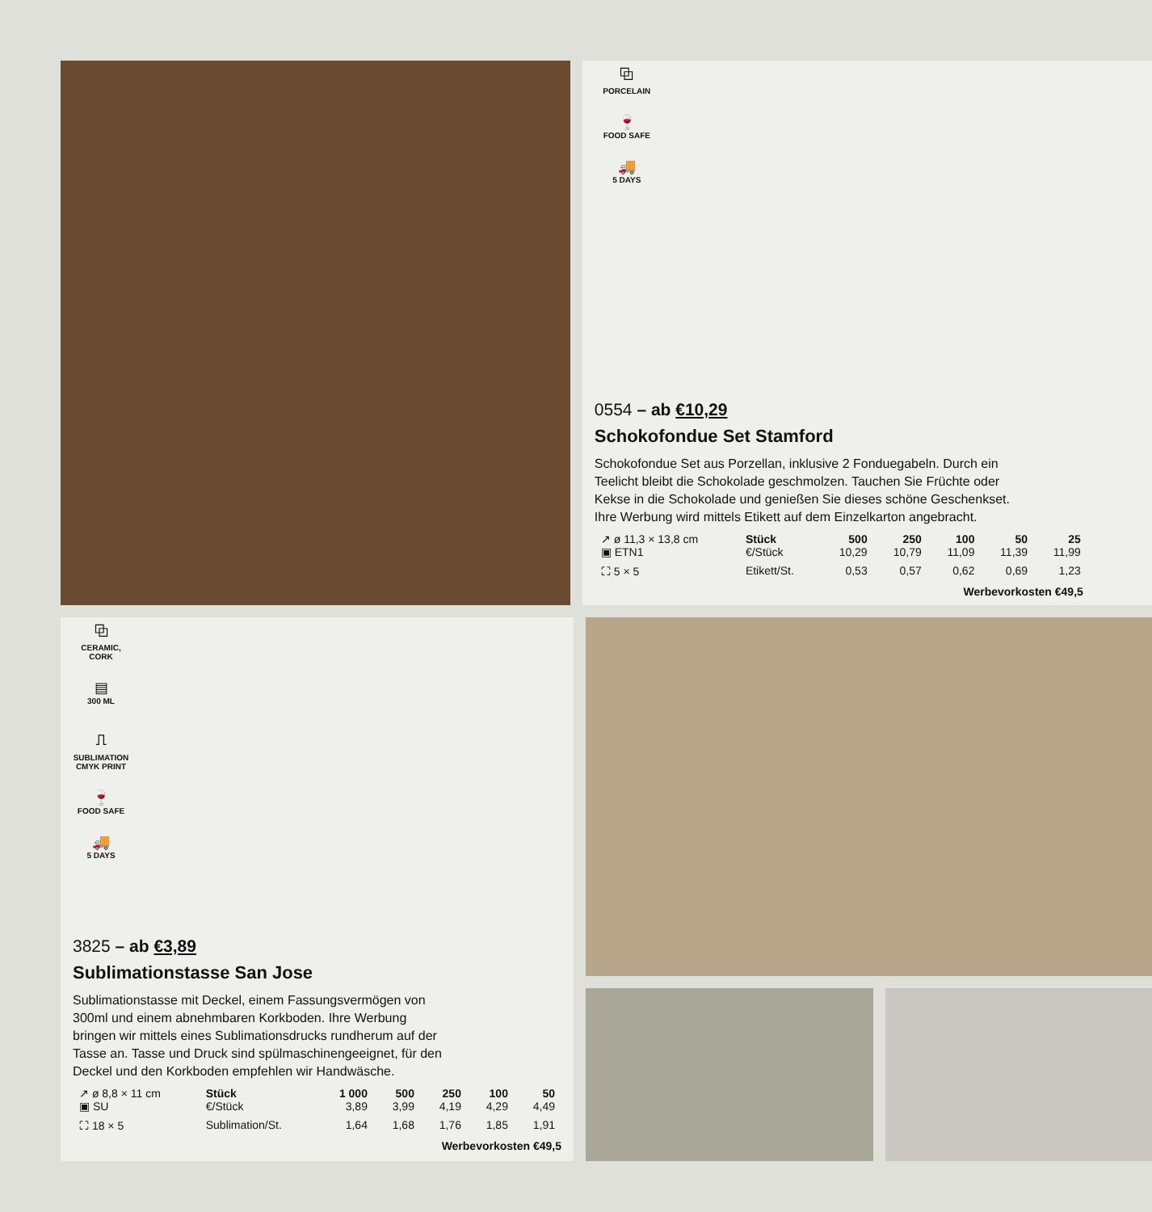⧉
PORCELAIN
🍷
FOOD SAFE
🚚
5 DAYS
0554 – ab €10,29
Schokofondue Set Stamford
Schokofondue Set aus Porzellan, inklusive 2 Fonduegabeln. Durch ein
Teelicht bleibt die Schokolade geschmolzen. Tauchen Sie Früchte oder
Kekse in die Schokolade und genießen Sie dieses schöne Geschenkset.
Ihre Werbung wird mittels Etikett auf dem Einzelkarton angebracht.
| ↗ ø 11,3 × 13,8 cm | Stück | 500 | 250 | 100 | 50 | 25 |
| ▣ ETN1 | €/Stück | 10,29 | 10,79 | 11,09 | 11,39 | 11,99 |
| ⛶ 5 × 5 | Etikett/St. | 0,53 | 0,57 | 0,62 | 0,69 | 1,23 |
Werbevorkosten €49,5
⧉
CERAMIC, CORK
▤
300 ML
⎍
SUBLIMATION
CMYK PRINT
🍷
FOOD SAFE
🚚
5 DAYS
3825 – ab €3,89
Sublimationstasse San Jose
Sublimationstasse mit Deckel, einem Fassungsvermögen von
300ml und einem abnehmbaren Korkboden. Ihre Werbung
bringen wir mittels eines Sublimationsdrucks rundherum auf der
Tasse an. Tasse und Druck sind spülmaschinengeeignet, für den
Deckel und den Korkboden empfehlen wir Handwäsche.
| ↗ ø 8,8 × 11 cm | Stück | 1 000 | 500 | 250 | 100 | 50 |
| ▣ SU | €/Stück | 3,89 | 3,99 | 4,19 | 4,29 | 4,49 |
| ⛶ 18 × 5 | Sublimation/St. | 1,64 | 1,68 | 1,76 | 1,85 | 1,91 |
Werbevorkosten €49,5